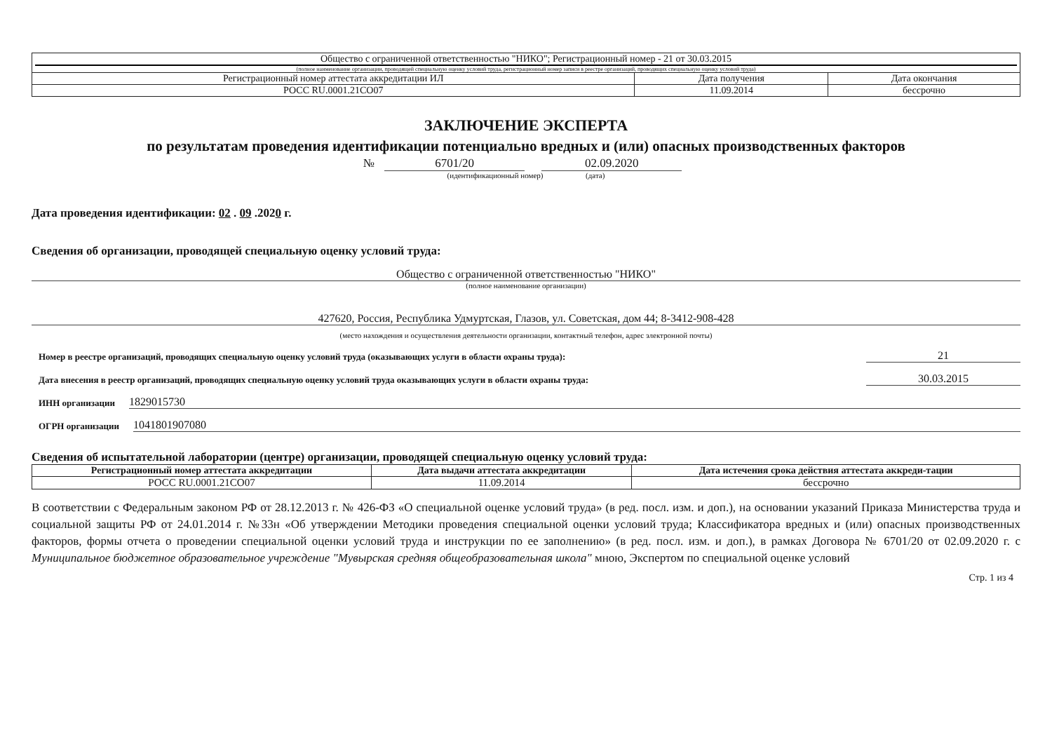| Общество с ограниченной ответственностью "НИКО"; Регистрационный номер - 21 от 30.03.2015 (полное наименование организации, проводящей специальную оценку условий труда, регистрационный номер записи в реестре организаций, проводящих специальную оценку условий труда) | | |
| Регистрационный номер аттестата аккредитации ИЛ | Дата получения | Дата окончания |
| РОСС RU.0001.21СО07 | 11.09.2014 | бессрочно |
ЗАКЛЮЧЕНИЕ ЭКСПЕРТА
по результатам проведения идентификации потенциально вредных и (или) опасных производственных факторов
№ 6701/20 02.09.2020
(идентификационный номер) (дата)
Дата проведения идентификации: 02 . 09 .2020 г.
Сведения об организации, проводящей специальную оценку условий труда:
Общество с ограниченной ответственностью "НИКО"
(полное наименование организации)
427620, Россия, Республика Удмуртская, Глазов, ул. Советская, дом 44; 8-3412-908-428
(место нахождения и осуществления деятельности организации, контактный телефон, адрес электронной почты)
Номер в реестре организаций, проводящих специальную оценку условий труда (оказывающих услуги в области охраны труда): 21
Дата внесения в реестр организаций, проводящих специальную оценку условий труда оказывающих услуги в области охраны труда: 30.03.2015
ИНН организации 1829015730
ОГРН организации 1041801907080
Сведения об испытательной лаборатории (центре) организации, проводящей специальную оценку условий труда:
| Регистрационный номер аттестата аккредитации | Дата выдачи аттестата аккредитации | Дата истечения срока действия аттестата аккреди-тации |
| --- | --- | --- |
| РОСС RU.0001.21СО07 | 11.09.2014 | бессрочно |
В соответствии с Федеральным законом РФ от 28.12.2013 г. № 426-ФЗ «О специальной оценке условий труда» (в ред. посл. изм. и доп.), на основании указаний Приказа Министерства труда и социальной защиты РФ от 24.01.2014 г. №33н «Об утверждении Методики проведения специальной оценки условий труда; Классификатора вредных и (или) опасных производственных факторов, формы отчета о проведении специальной оценки условий труда и инструкции по ее заполнению» (в ред. посл. изм. и доп.), в рамках Договора № 6701/20 от 02.09.2020 г. с Муниципальное бюджетное образовательное учреждение "Мувырская средняя общеобразовательная школа" мною, Экспертом по специальной оценке условий
Стр. 1 из 4